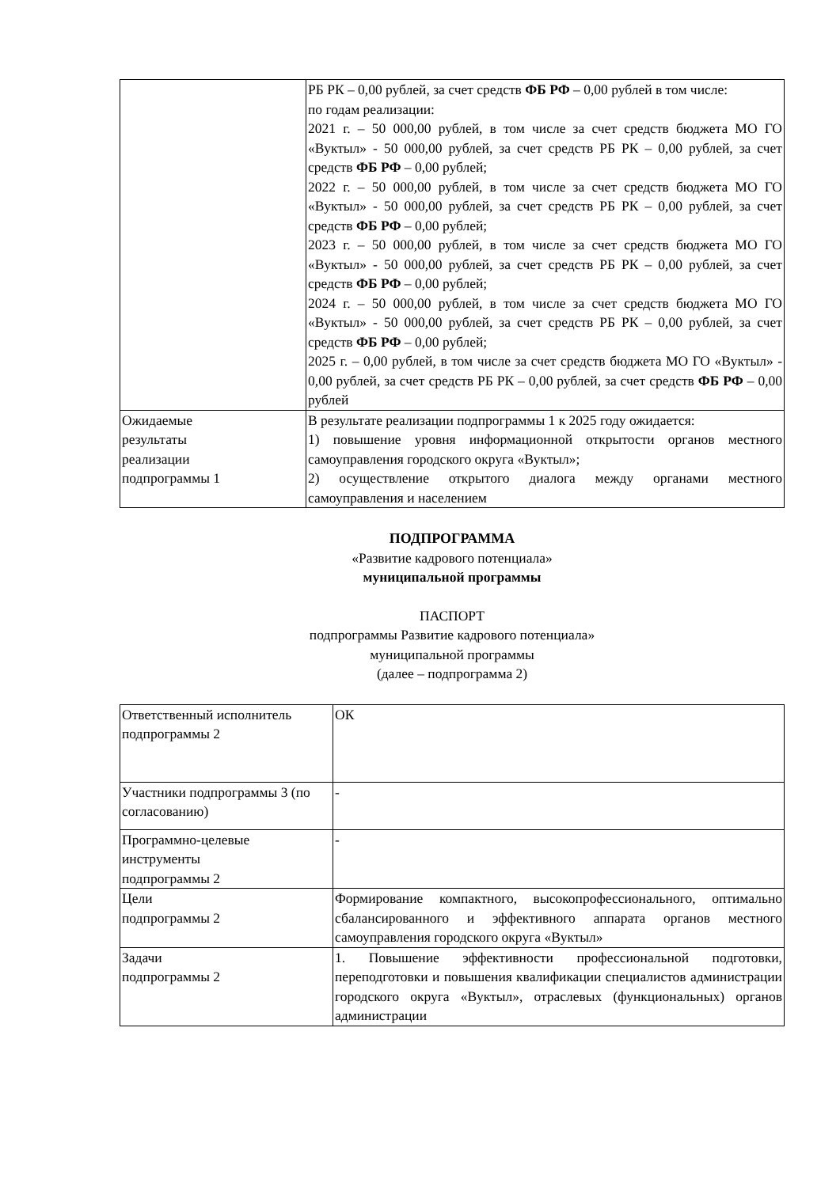| | РБ РК – 0,00 рублей, за счет средств ФБ РФ – 0,00 рублей в том числе: по годам реализации: 2021 г. – 50 000,00 рублей, в том числе за счет средств бюджета МО ГО «Вуктыл» - 50 000,00 рублей, за счет средств РБ РК – 0,00 рублей, за счет средств ФБ РФ – 0,00 рублей; 2022 г. – 50 000,00 рублей, в том числе за счет средств бюджета МО ГО «Вуктыл» - 50 000,00 рублей, за счет средств РБ РК – 0,00 рублей, за счет средств ФБ РФ – 0,00 рублей; 2023 г. – 50 000,00 рублей, в том числе за счет средств бюджета МО ГО «Вуктыл» - 50 000,00 рублей, за счет средств РБ РК – 0,00 рублей, за счет средств ФБ РФ – 0,00 рублей; 2024 г. – 50 000,00 рублей, в том числе за счет средств бюджета МО ГО «Вуктыл» - 50 000,00 рублей, за счет средств РБ РК – 0,00 рублей, за счет средств ФБ РФ – 0,00 рублей; 2025 г. – 0,00 рублей, в том числе за счет средств бюджета МО ГО «Вуктыл» - 0,00 рублей, за счет средств РБ РК – 0,00 рублей, за счет средств ФБ РФ – 0,00 рублей |
| Ожидаемые результаты реализации подпрограммы 1 | В результате реализации подпрограммы 1 к 2025 году ожидается: 1) повышение уровня информационной открытости органов местного самоуправления городского округа «Вуктыл»; 2) осуществление открытого диалога между органами местного самоуправления и населением |
ПОДПРОГРАММА
«Развитие кадрового потенциала»
муниципальной программы
ПАСПОРТ
подпрограммы Развитие кадрового потенциала»
муниципальной программы
(далее – подпрограмма 2)
| Ответственный исполнитель подпрограммы 2 | ОК |
| Участники подпрограммы 3 (по согласованию) | - |
| Программно-целевые инструменты подпрограммы 2 | - |
| Цели подпрограммы 2 | Формирование компактного, высокопрофессионального, оптимально сбалансированного и эффективного аппарата органов местного самоуправления городского округа «Вуктыл» |
| Задачи подпрограммы 2 | 1. Повышение эффективности профессиональной подготовки, переподготовки и повышения квалификации специалистов администрации городского округа «Вуктыл», отраслевых (функциональных) органов администрации |